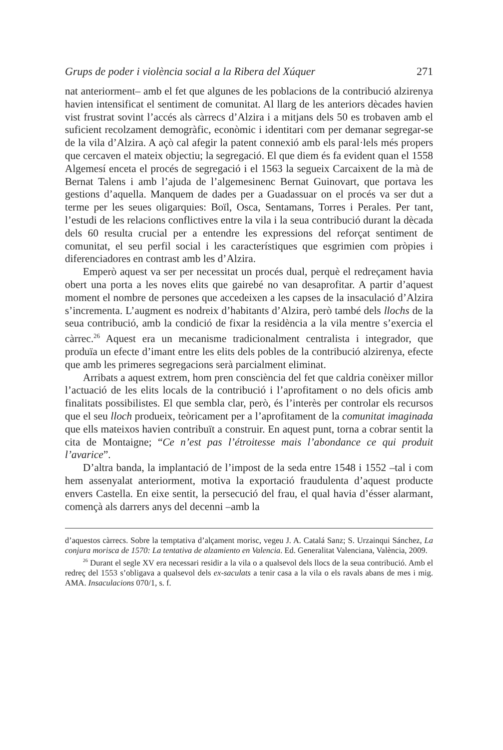Grups de poder i violència social a la Ribera del Xúquer 271
nat anteriorment– amb el fet que algunes de les poblacions de la contribució alzirenya havien intensificat el sentiment de comunitat. Al llarg de les anteriors dècades havien vist frustrat sovint l’accés als càrrecs d’Alzira i a mitjans dels 50 es trobaven amb el suficient recolzament demogràfic, econòmic i identitari com per demanar segregar-se de la vila d’Alzira. A açò cal afegir la patent connexió amb els paral·lels més propers que cercaven el mateix objectiu; la segregació. El que diem és fa evident quan el 1558 Algemesí enceta el procés de segregació i el 1563 la segueix Carcaixent de la mà de Bernat Talens i amb l’ajuda de l’algemesinenc Bernat Guinovart, que portava les gestions d’aquella. Manquem de dades per a Guadassuar on el procés va ser dut a terme per les seues oligarquies: Boïl, Osca, Sentamans, Torres i Perales. Per tant, l’estudi de les relacions conflictives entre la vila i la seua contribució durant la dècada dels 60 resulta crucial per a entendre les expressions del reforçat sentiment de comunitat, el seu perfil social i les característiques que esgrimien com pròpies i diferenciadores en contrast amb les d’Alzira.
Emperò aquest va ser per necessitat un procés dual, perquè el redreçament havia obert una porta a les noves elits que gairebé no van desaprofitar. A partir d’aquest moment el nombre de persones que accedeixen a les capses de la insaculació d’Alzira s’incrementa. L’augment es nodreix d’habitants d’Alzira, però també dels llochs de la seua contribució, amb la condició de fixar la residència a la vila mentre s’exercia el càrrec.<sup>26</sup> Aquest era un mecanisme tradicionalment centralista i integrador, que produïa un efecte d’imant entre les elits dels pobles de la contribució alzirenya, efecte que amb les primeres segregacions serà parcialment eliminat.
Arribats a aquest extrem, hom pren consciència del fet que caldria conèixer millor l’actuació de les elits locals de la contribució i l’aprofitament o no dels oficis amb finalitats possibilistes. El que sembla clar, però, és l’interès per controlar els recursos que el seu lloch produeix, teòricament per a l’aprofitament de la comunitat imaginada que ells mateixos havien contribuït a construir. En aquest punt, torna a cobrar sentit la cita de Montaigne; “Ce n’est pas l’étroitesse mais l’abondance ce qui produit l’avarice”.
D’altra banda, la implantació de l’impost de la seda entre 1548 i 1552 –tal i com hem assenyalat anteriorment, motiva la exportació fraudulenta d’aquest producte envers Castella. En eixe sentit, la persecució del frau, el qual havia d’ésser alarmant, començà als darrers anys del decenni –amb la
d’aquestos càrrecs. Sobre la temptativa d’alçament morisc, vegeu J. A. Catalá Sanz; S. Urzainqui Sánchez, La conjura morisca de 1570: La tentativa de alzamiento en Valencia. Ed. Generalitat Valenciana, València, 2009.
<sup>26</sup> Durant el segle XV era necessari residir a la vila o a qualsevol dels llocs de la seua contribució. Amb el redreç del 1553 s’obligava a qualsevol dels ex-saculats a tenir casa a la vila o els ravals abans de mes i mig. AMA. Insaculacions 070/1, s. f.